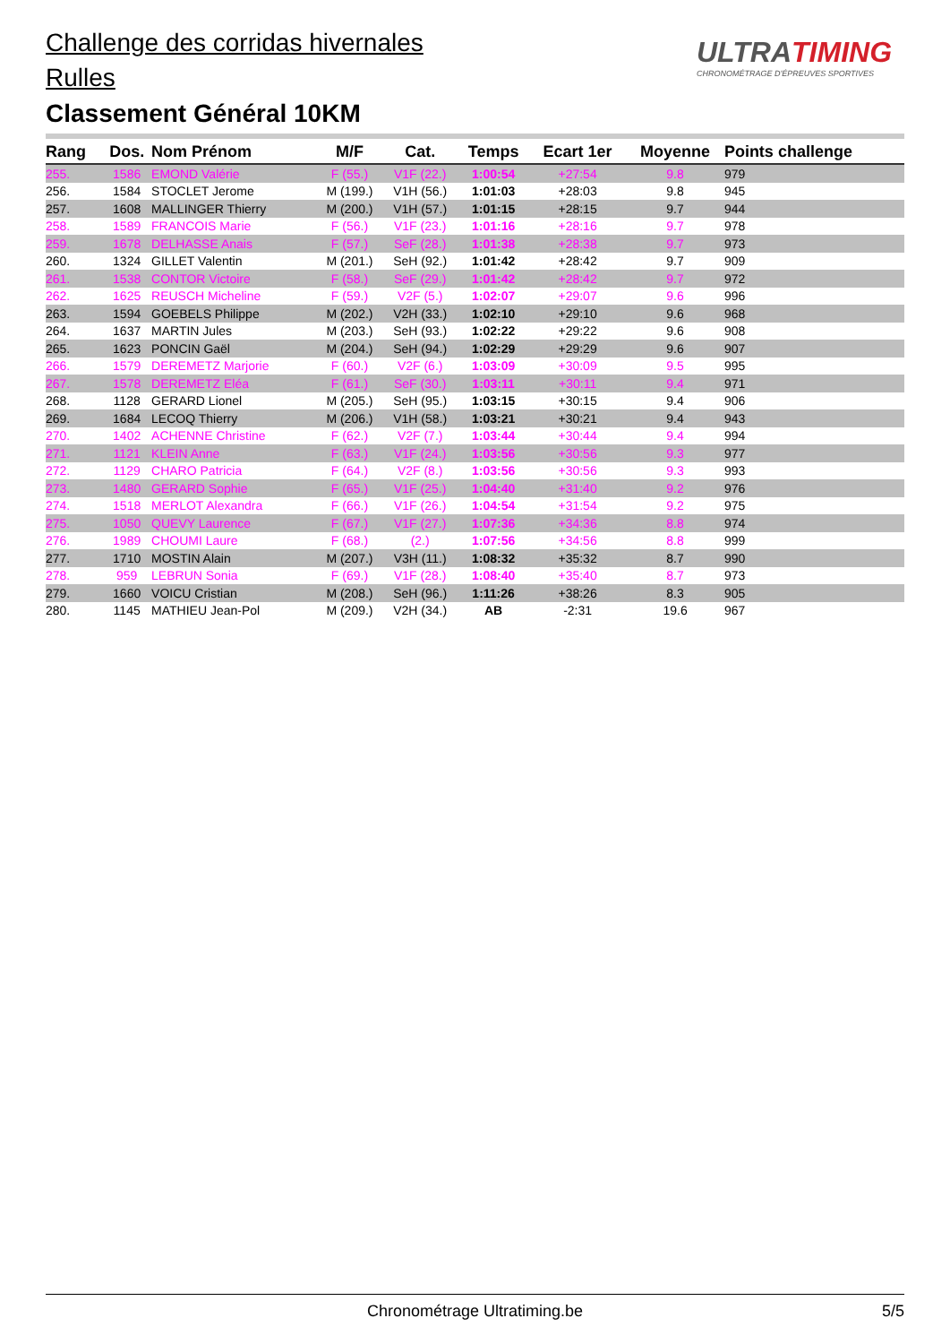Challenge des corridas hivernales
Rulles
Classement Général 10KM
ULTRATIMING
CHRONOMÉTRAGE D'ÉPREUVES SPORTIVES
| Rang | Dos. | Nom Prénom | M/F | Cat. | Temps | Ecart 1er | Moyenne | Points challenge |
| --- | --- | --- | --- | --- | --- | --- | --- | --- |
| 255. | 1586 | EMOND Valérie | F (55.) | V1F (22.) | 1:00:54 | +27:54 | 9.8 | 979 |
| 256. | 1584 | STOCLET Jerome | M (199.) | V1H (56.) | 1:01:03 | +28:03 | 9.8 | 945 |
| 257. | 1608 | MALLINGER Thierry | M (200.) | V1H (57.) | 1:01:15 | +28:15 | 9.7 | 944 |
| 258. | 1589 | FRANCOIS Marie | F (56.) | V1F (23.) | 1:01:16 | +28:16 | 9.7 | 978 |
| 259. | 1678 | DELHASSE Anais | F (57.) | SeF (28.) | 1:01:38 | +28:38 | 9.7 | 973 |
| 260. | 1324 | GILLET Valentin | M (201.) | SeH (92.) | 1:01:42 | +28:42 | 9.7 | 909 |
| 261. | 1538 | CONTOR Victoire | F (58.) | SeF (29.) | 1:01:42 | +28:42 | 9.7 | 972 |
| 262. | 1625 | REUSCH Micheline | F (59.) | V2F (5.) | 1:02:07 | +29:07 | 9.6 | 996 |
| 263. | 1594 | GOEBELS Philippe | M (202.) | V2H (33.) | 1:02:10 | +29:10 | 9.6 | 968 |
| 264. | 1637 | MARTIN Jules | M (203.) | SeH (93.) | 1:02:22 | +29:22 | 9.6 | 908 |
| 265. | 1623 | PONCIN Gaël | M (204.) | SeH (94.) | 1:02:29 | +29:29 | 9.6 | 907 |
| 266. | 1579 | DEREMETZ Marjorie | F (60.) | V2F (6.) | 1:03:09 | +30:09 | 9.5 | 995 |
| 267. | 1578 | DEREMETZ Eléa | F (61.) | SeF (30.) | 1:03:11 | +30:11 | 9.4 | 971 |
| 268. | 1128 | GERARD Lionel | M (205.) | SeH (95.) | 1:03:15 | +30:15 | 9.4 | 906 |
| 269. | 1684 | LECOQ Thierry | M (206.) | V1H (58.) | 1:03:21 | +30:21 | 9.4 | 943 |
| 270. | 1402 | ACHENNE Christine | F (62.) | V2F (7.) | 1:03:44 | +30:44 | 9.4 | 994 |
| 271. | 1121 | KLEIN Anne | F (63.) | V1F (24.) | 1:03:56 | +30:56 | 9.3 | 977 |
| 272. | 1129 | CHARO Patricia | F (64.) | V2F (8.) | 1:03:56 | +30:56 | 9.3 | 993 |
| 273. | 1480 | GERARD Sophie | F (65.) | V1F (25.) | 1:04:40 | +31:40 | 9.2 | 976 |
| 274. | 1518 | MERLOT Alexandra | F (66.) | V1F (26.) | 1:04:54 | +31:54 | 9.2 | 975 |
| 275. | 1050 | QUEVY Laurence | F (67.) | V1F (27.) | 1:07:36 | +34:36 | 8.8 | 974 |
| 276. | 1989 | CHOUMI Laure | F (68.) | (2.) | 1:07:56 | +34:56 | 8.8 | 999 |
| 277. | 1710 | MOSTIN Alain | M (207.) | V3H (11.) | 1:08:32 | +35:32 | 8.7 | 990 |
| 278. | 959 | LEBRUN Sonia | F (69.) | V1F (28.) | 1:08:40 | +35:40 | 8.7 | 973 |
| 279. | 1660 | VOICU Cristian | M (208.) | SeH (96.) | 1:11:26 | +38:26 | 8.3 | 905 |
| 280. | 1145 | MATHIEU Jean-Pol | M (209.) | V2H (34.) | AB | -2:31 | 19.6 | 967 |
Chronométrage Ultratiming.be
5/5